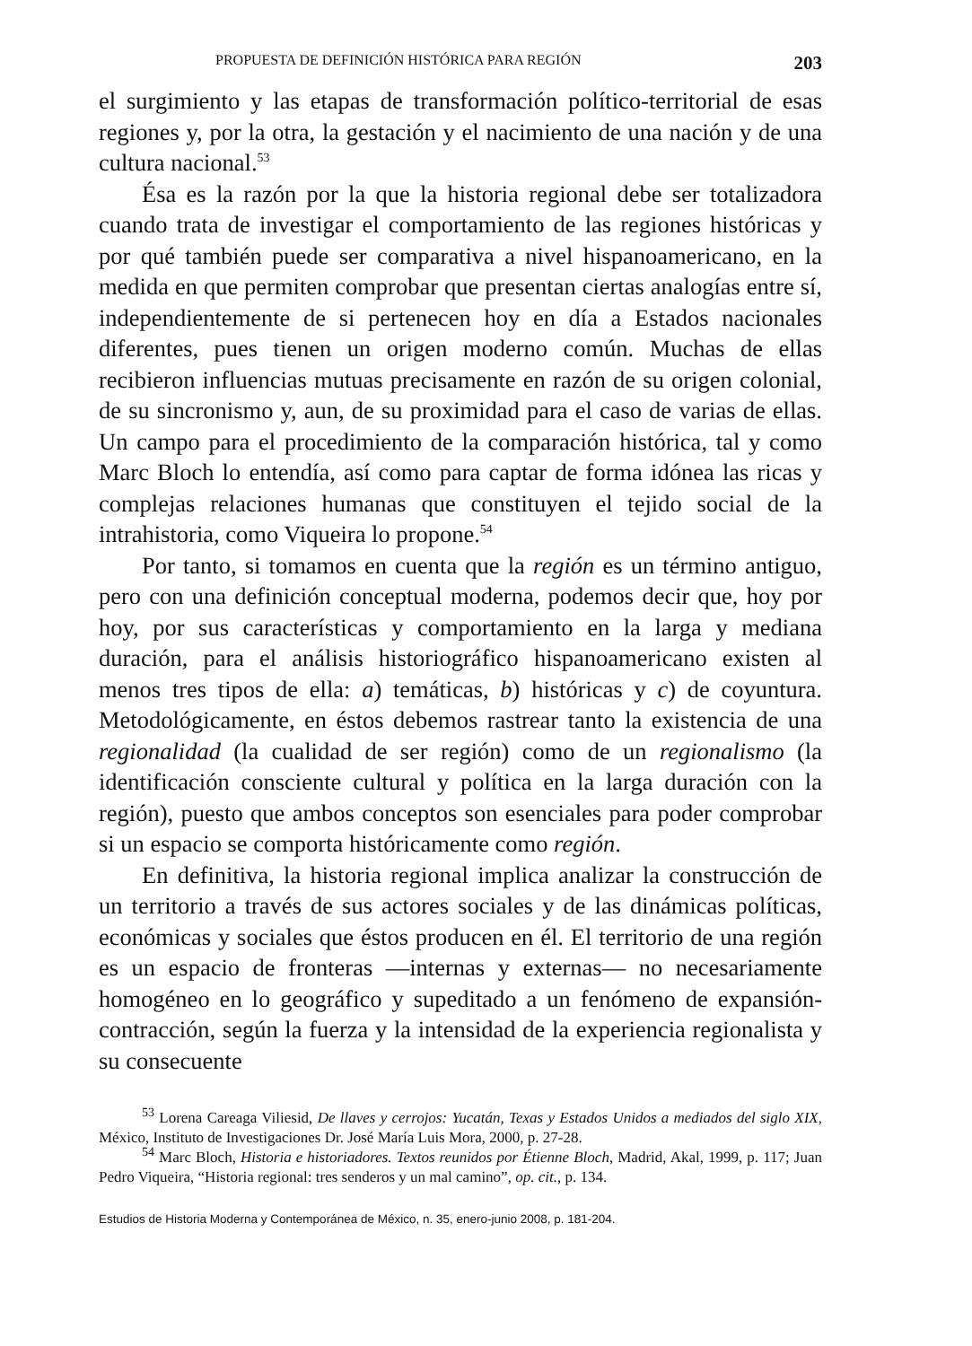PROPUESTA DE DEFINICIÓN HISTÓRICA PARA REGIÓN 203
el surgimiento y las etapas de transformación político-territorial de esas regiones y, por la otra, la gestación y el nacimiento de una nación y de una cultura nacional.<sup>53</sup>
Ésa es la razón por la que la historia regional debe ser totalizadora cuando trata de investigar el comportamiento de las regiones históricas y por qué también puede ser comparativa a nivel hispanoamericano, en la medida en que permiten comprobar que presentan ciertas analogías entre sí, independientemente de si pertenecen hoy en día a Estados nacionales diferentes, pues tienen un origen moderno común. Muchas de ellas recibieron influencias mutuas precisamente en razón de su origen colonial, de su sincronismo y, aun, de su proximidad para el caso de varias de ellas. Un campo para el procedimiento de la comparación histórica, tal y como Marc Bloch lo entendía, así como para captar de forma idónea las ricas y complejas relaciones humanas que constituyen el tejido social de la intrahistoria, como Viqueira lo propone.<sup>54</sup>
Por tanto, si tomamos en cuenta que la región es un término antiguo, pero con una definición conceptual moderna, podemos decir que, hoy por hoy, por sus características y comportamiento en la larga y mediana duración, para el análisis historiográfico hispanoamericano existen al menos tres tipos de ella: a) temáticas, b) históricas y c) de coyuntura. Metodológicamente, en éstos debemos rastrear tanto la existencia de una regionalidad (la cualidad de ser región) como de un regionalismo (la identificación consciente cultural y política en la larga duración con la región), puesto que ambos conceptos son esenciales para poder comprobar si un espacio se comporta históricamente como región.
En definitiva, la historia regional implica analizar la construcción de un territorio a través de sus actores sociales y de las dinámicas políticas, económicas y sociales que éstos producen en él. El territorio de una región es un espacio de fronteras —internas y externas— no necesariamente homogéneo en lo geográfico y supeditado a un fenómeno de expansión-contracción, según la fuerza y la intensidad de la experiencia regionalista y su consecuente
<sup>53</sup> Lorena Careaga Viliesid, De llaves y cerrojos: Yucatán, Texas y Estados Unidos a mediados del siglo XIX, México, Instituto de Investigaciones Dr. José María Luis Mora, 2000, p. 27-28.
<sup>54</sup> Marc Bloch, Historia e historiadores. Textos reunidos por Étienne Bloch, Madrid, Akal, 1999, p. 117; Juan Pedro Viqueira, “Historia regional: tres senderos y un mal camino”, op. cit., p. 134.
Estudios de Historia Moderna y Contemporánea de México, n. 35, enero-junio 2008, p. 181-204.